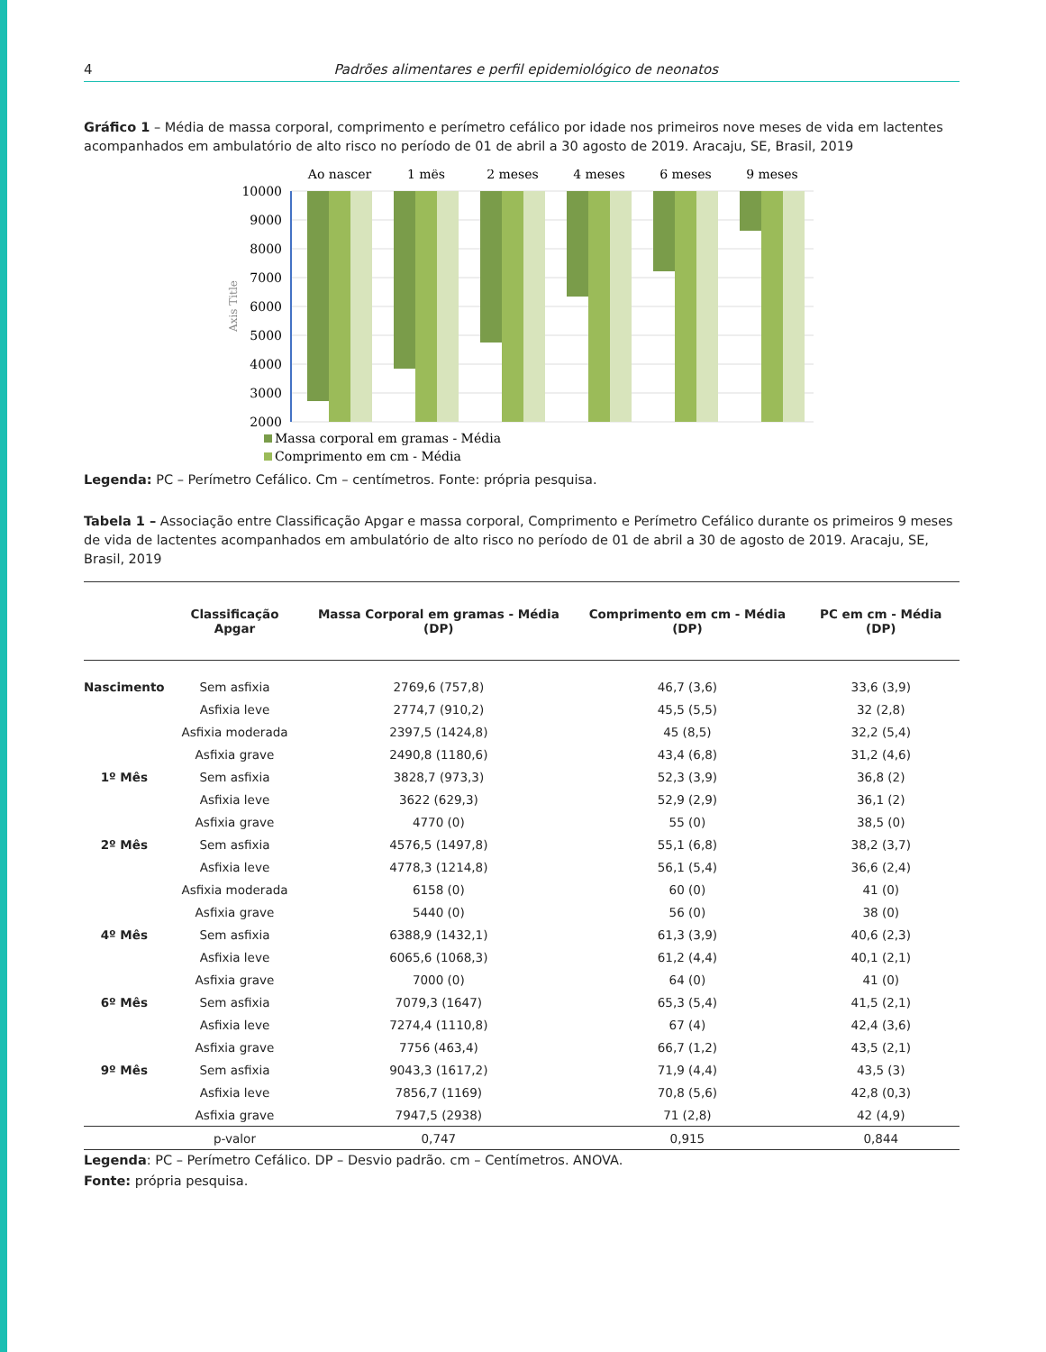4 Padrões alimentares e perfil epidemiológico de neonatos
Gráfico 1 – Média de massa corporal, comprimento e perímetro cefálico por idade nos primeiros nove meses de vida em lactentes acompanhados em ambulatório de alto risco no período de 01 de abril a 30 agosto de 2019. Aracaju, SE, Brasil, 2019
10000
9000
8000
7000
6000
5000
4000
3000
2000
Axis Title
Ao nascer
1 mês
2 meses
4 meses
6 meses
9 meses
Massa corporal em gramas - Média
Comprimento em cm - Média
Legenda: PC – Perímetro Cefálico. Cm – centímetros. Fonte: própria pesquisa.
Tabela 1 – Associação entre Classificação Apgar e massa corporal, Comprimento e Perímetro Cefálico durante os primeiros 9 meses de vida de lactentes acompanhados em ambulatório de alto risco no período de 01 de abril a 30 de agosto de 2019. Aracaju, SE, Brasil, 2019
| | Classificação Apgar | Massa Corporal em gramas - Média (DP) | Comprimento em cm - Média (DP) | PC em cm - Média (DP) |
| --- | --- | --- | --- | --- |
| Nascimento | Sem asfixia | 2769,6 (757,8) | 46,7 (3,6) | 33,6 (3,9) |
| | Asfixia leve | 2774,7 (910,2) | 45,5 (5,5) | 32 (2,8) |
| | Asfixia moderada | 2397,5 (1424,8) | 45 (8,5) | 32,2 (5,4) |
| | Asfixia grave | 2490,8 (1180,6) | 43,4 (6,8) | 31,2 (4,6) |
| 1º Mês | Sem asfixia | 3828,7 (973,3) | 52,3 (3,9) | 36,8 (2) |
| | Asfixia leve | 3622 (629,3) | 52,9 (2,9) | 36,1 (2) |
| | Asfixia grave | 4770 (0) | 55 (0) | 38,5 (0) |
| 2º Mês | Sem asfixia | 4576,5 (1497,8) | 55,1 (6,8) | 38,2 (3,7) |
| | Asfixia leve | 4778,3 (1214,8) | 56,1 (5,4) | 36,6 (2,4) |
| | Asfixia moderada | 6158 (0) | 60 (0) | 41 (0) |
| | Asfixia grave | 5440 (0) | 56 (0) | 38 (0) |
| 4º Mês | Sem asfixia | 6388,9 (1432,1) | 61,3 (3,9) | 40,6 (2,3) |
| | Asfixia leve | 6065,6 (1068,3) | 61,2 (4,4) | 40,1 (2,1) |
| | Asfixia grave | 7000 (0) | 64 (0) | 41 (0) |
| 6º Mês | Sem asfixia | 7079,3 (1647) | 65,3 (5,4) | 41,5 (2,1) |
| | Asfixia leve | 7274,4 (1110,8) | 67 (4) | 42,4 (3,6) |
| | Asfixia grave | 7756 (463,4) | 66,7 (1,2) | 43,5 (2,1) |
| 9º Mês | Sem asfixia | 9043,3 (1617,2) | 71,9 (4,4) | 43,5 (3) |
| | Asfixia leve | 7856,7 (1169) | 70,8 (5,6) | 42,8 (0,3) |
| | Asfixia grave | 7947,5 (2938) | 71 (2,8) | 42 (4,9) |
| | p-valor | 0,747 | 0,915 | 0,844 |
Legenda: PC – Perímetro Cefálico. DP – Desvio padrão. cm – Centímetros. ANOVA.
Fonte: própria pesquisa.